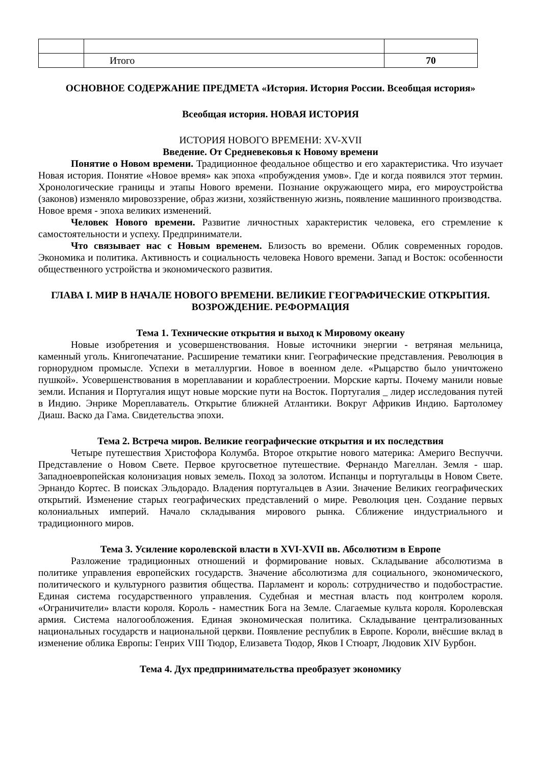| | Итого | 70 |
ОСНОВНОЕ СОДЕРЖАНИЕ ПРЕДМЕТА «История. История России. Всеобщая история»
Всеобщая история. НОВАЯ ИСТОРИЯ
ИСТОРИЯ НОВОГО ВРЕМЕНИ: XV-XVII
Введение. От Средневековья к Новому времени
Понятие о Новом времени. Традиционное феодальное общество и его характеристика. Что изучает Новая история. Понятие «Новое время» как эпоха «пробуждения умов». Где и когда появился этот термин. Хронологические границы и этапы Нового времени. Познание окружающего мира, его мироустройства (законов) изменяло мировоззрение, образ жизни, хозяйственную жизнь, появление машинного производства.
Новое время - эпоха великих изменений.
Человек Нового времени. Развитие личностных характеристик человека, его стремление к самостоятельности и успеху. Предприниматели.
Что связывает нас с Новым временем. Близость во времени. Облик современных городов. Экономика и политика. Активность и социальность человека Нового времени. Запад и Восток: особенности общественного устройства и экономического развития.
ГЛАВА I. МИР В НАЧАЛЕ НОВОГО ВРЕМЕНИ. ВЕЛИКИЕ ГЕОГРАФИЧЕСКИЕ ОТКРЫТИЯ. ВОЗРОЖДЕНИЕ. РЕФОРМАЦИЯ
Тема 1. Технические открытия и выход к Мировому океану
Новые изобретения и усовершенствования. Новые источники энергии - ветряная мельница, каменный уголь. Книгопечатание. Расширение тематики книг. Географические представления. Революция в горнорудном промысле. Успехи в металлургии. Новое в военном деле. «Рыцарство было уничтожено пушкой». Усовершенствования в мореплавании и кораблестроении. Морские карты. Почему манили новые земли. Испания и Португалия ищут новые морские пути на Восток. Португалия _ лидер исследования путей в Индию. Энрике Мореплаватель. Открытие ближней Атлантики. Вокруг Африкив Индию. Бартоломеу Диаш. Васко да Гама. Свидетельства эпохи.
Тема 2. Встреча миров. Великие географические открытия и их последствия
Четыре путешествия Христофора Колумба. Второе открытие нового материка: Америго Веспуччи. Представление о Новом Свете. Первое кругосветное путешествие. Фернандо Магеллан. Земля - шар. Западноевропейская колонизация новых земель. Поход за золотом. Испанцы и португальцы в Новом Свете. Эрнандо Кортес. В поисках Эльдорадо. Владения португальцев в Азии. Значение Великих географических открытий. Изменение старых географических представлений о мире. Революция цен. Создание первых колониальных империй. Начало складывания мирового рынка. Сближение индустриального и традиционного миров.
Тема 3. Усиление королевской власти в XVI-XVII вв. Абсолютизм в Европе
Разложение традиционных отношений и формирование новых. Складывание абсолютизма в политике управления европейских государств. Значение абсолютизма для социального, экономического, политического и культурного развития общества. Парламент и король: сотрудничество и подобострастие. Единая система государственного управления. Судебная и местная власть под контролем короля. «Ограничители» власти короля. Король - наместник Бога на Земле. Слагаемые культа короля. Королевская армия. Система налогообложения. Единая экономическая политика. Складывание централизованных национальных государств и национальной церкви. Появление республик в Европе. Короли, внёсшие вклад в изменение облика Европы: Генрих VIII Тюдор, Елизавета Тюдор, Яков I Стюарт, Людовик XIV Бурбон.
Тема 4. Дух предпринимательства преобразует экономику